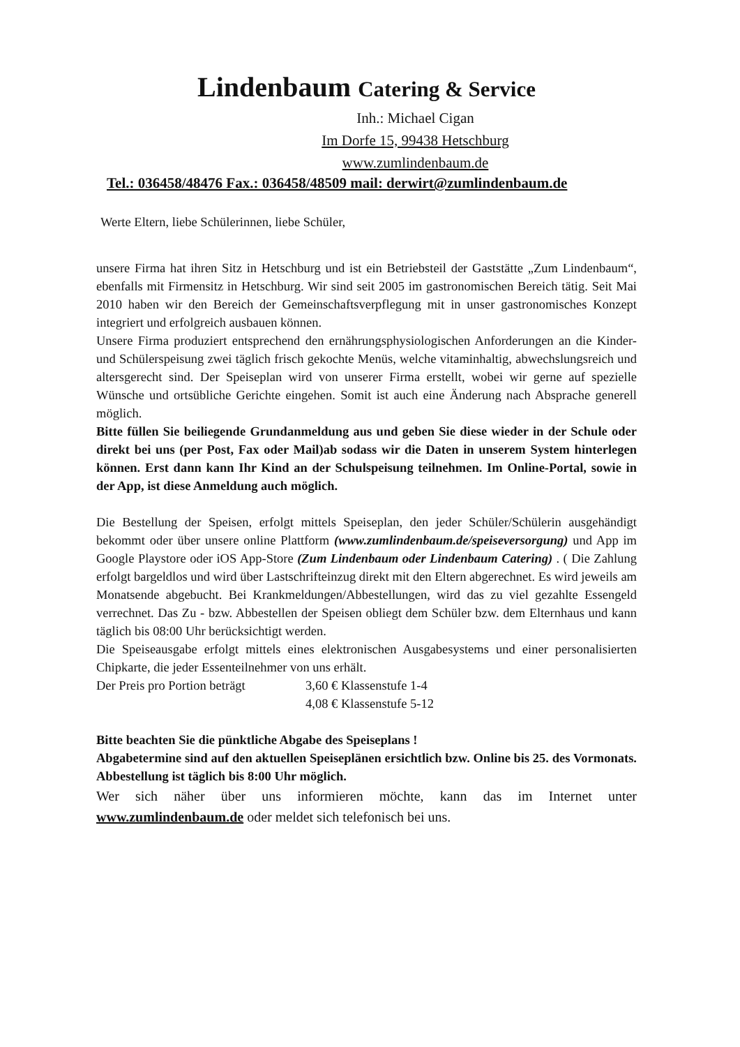Lindenbaum Catering & Service
Inh.: Michael Cigan
Im Dorfe 15, 99438 Hetschburg
www.zumlindenbaum.de
Tel.: 036458/48476 Fax.: 036458/48509 mail: derwirt@zumlindenbaum.de
Werte Eltern, liebe Schülerinnen, liebe Schüler,
unsere Firma hat ihren Sitz in Hetschburg und ist ein Betriebsteil der Gaststätte „Zum Lindenbaum“, ebenfalls mit Firmensitz in Hetschburg. Wir sind seit 2005 im gastronomischen Bereich tätig. Seit Mai 2010 haben wir den Bereich der Gemeinschaftsverpflegung mit in unser gastronomisches Konzept integriert und erfolgreich ausbauen können.
Unsere Firma produziert entsprechend den ernährungsphysiologischen Anforderungen an die Kinder- und Schülerspeisung zwei täglich frisch gekochte Menüs, welche vitaminhaltig, abwechslungsreich und altersgerecht sind. Der Speiseplan wird von unserer Firma erstellt, wobei wir gerne auf spezielle Wünsche und ortsübliche Gerichte eingehen. Somit ist auch eine Änderung nach Absprache generell möglich.
Bitte füllen Sie beiliegende Grundanmeldung aus und geben Sie diese wieder in der Schule oder direkt bei uns (per Post, Fax oder Mail)ab sodass wir die Daten in unserem System hinterlegen können. Erst dann kann Ihr Kind an der Schulspeisung teilnehmen. Im Online-Portal, sowie in der App, ist diese Anmeldung auch möglich.
Die Bestellung der Speisen, erfolgt mittels Speiseplan, den jeder Schüler/Schülerin ausgehändigt bekommt oder über unsere online Plattform (www.zumlindenbaum.de/speiseversorgung) und App im Google Playstore oder iOS App-Store (Zum Lindenbaum oder Lindenbaum Catering) . ( Die Zahlung erfolgt bargeldlos und wird über Lastschrifteinzug direkt mit den Eltern abgerechnet. Es wird jeweils am Monatsende abgebucht. Bei Krankmeldungen/Abbestellungen, wird das zu viel gezahlte Essengeld verrechnet. Das Zu - bzw. Abbestellen der Speisen obliegt dem Schüler bzw. dem Elternhaus und kann täglich bis 08:00 Uhr berücksichtigt werden.
Die Speiseausgabe erfolgt mittels eines elektronischen Ausgabesystems und einer personalisierten Chipkarte, die jeder Essenteilnehmer von uns erhält.
Der Preis pro Portion beträgt
3,60 € Klassenstufe 1-4
4,08 € Klassenstufe 5-12
Bitte beachten Sie die pünktliche Abgabe des Speiseplans !
Abgabetermine sind auf den aktuellen Speiseplänen ersichtlich bzw. Online bis 25. des Vormonats. Abbestellung ist täglich bis 8:00 Uhr möglich.
Wer sich näher über uns informieren möchte, kann das im Internet unter www.zumlindenbaum.de oder meldet sich telefonisch bei uns.